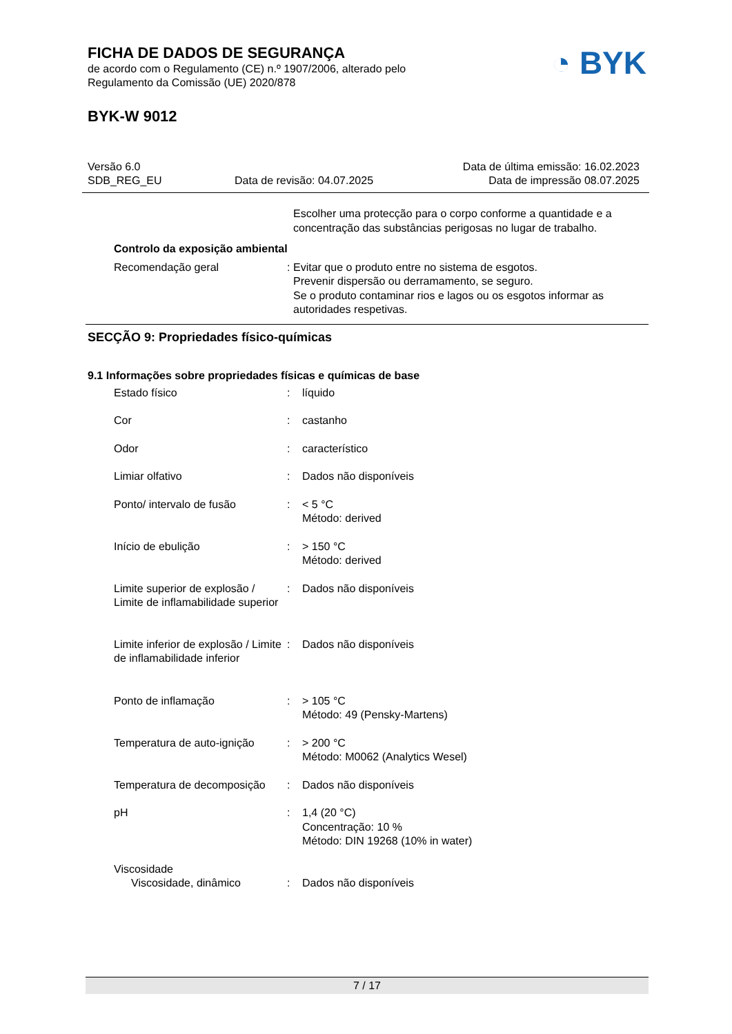FICHA DE DADOS DE SEGURANÇA
de acordo com o Regulamento (CE) n.º 1907/2006, alterado pelo
Regulamento da Comissão (UE) 2020/878
◔ BYK
BYK-W 9012
Versão 6.0
SDB_REG_EU
Data de revisão: 04.07.2025
Data de última emissão: 16.02.2023
Data de impressão 08.07.2025
Escolher uma protecção para o corpo conforme a quantidade e a concentração das substâncias perigosas no lugar de trabalho.
Controlo da exposição ambiental
Recomendação geral : Evitar que o produto entre no sistema de esgotos.
Prevenir dispersão ou derramamento, se seguro.
Se o produto contaminar rios e lagos ou os esgotos informar as autoridades respetivas.
SECÇÃO 9: Propriedades físico-químicas
9.1 Informações sobre propriedades físicas e químicas de base
Estado físico : líquido
Cor : castanho
Odor : característico
Limiar olfativo : Dados não disponíveis
Ponto/ intervalo de fusão : < 5 °C
Método: derived
Início de ebulição : > 150 °C
Método: derived
Limite superior de explosão / Limite de inflamabilidade superior
: Dados não disponíveis
Limite inferior de explosão / Limite de inflamabilidade inferior
: Dados não disponíveis
Ponto de inflamação : > 105 °C
Método: 49 (Pensky-Martens)
Temperatura de auto-ignição
: > 200 °C
Método: M0062 (Analytics Wesel)
Temperatura de decomposição
: Dados não disponíveis
pH : 1,4 (20 °C)
Concentração: 10 %
Método: DIN 19268 (10% in water)
Viscosidade
Viscosidade, dinâmico : Dados não disponíveis
7 / 17